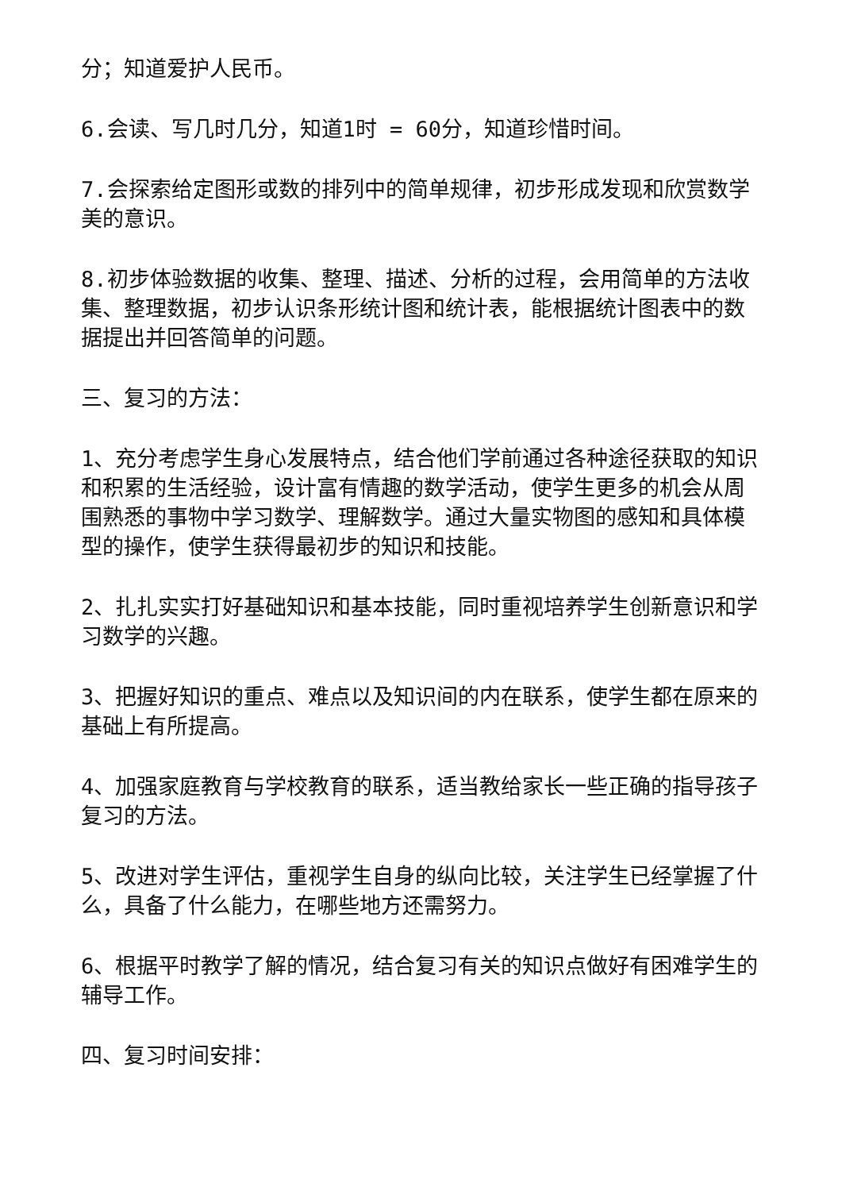分；知道爱护人民币。
6.会读、写几时几分，知道1时 = 60分，知道珍惜时间。
7.会探索给定图形或数的排列中的简单规律，初步形成发现和欣赏数学美的意识。
8.初步体验数据的收集、整理、描述、分析的过程，会用简单的方法收集、整理数据，初步认识条形统计图和统计表，能根据统计图表中的数据提出并回答简单的问题。
三、复习的方法：
1、充分考虑学生身心发展特点，结合他们学前通过各种途径获取的知识和积累的生活经验，设计富有情趣的数学活动，使学生更多的机会从周围熟悉的事物中学习数学、理解数学。通过大量实物图的感知和具体模型的操作，使学生获得最初步的知识和技能。
2、扎扎实实打好基础知识和基本技能，同时重视培养学生创新意识和学习数学的兴趣。
3、把握好知识的重点、难点以及知识间的内在联系，使学生都在原来的基础上有所提高。
4、加强家庭教育与学校教育的联系，适当教给家长一些正确的指导孩子复习的方法。
5、改进对学生评估，重视学生自身的纵向比较，关注学生已经掌握了什么，具备了什么能力，在哪些地方还需努力。
6、根据平时教学了解的情况，结合复习有关的知识点做好有困难学生的辅导工作。
四、复习时间安排：